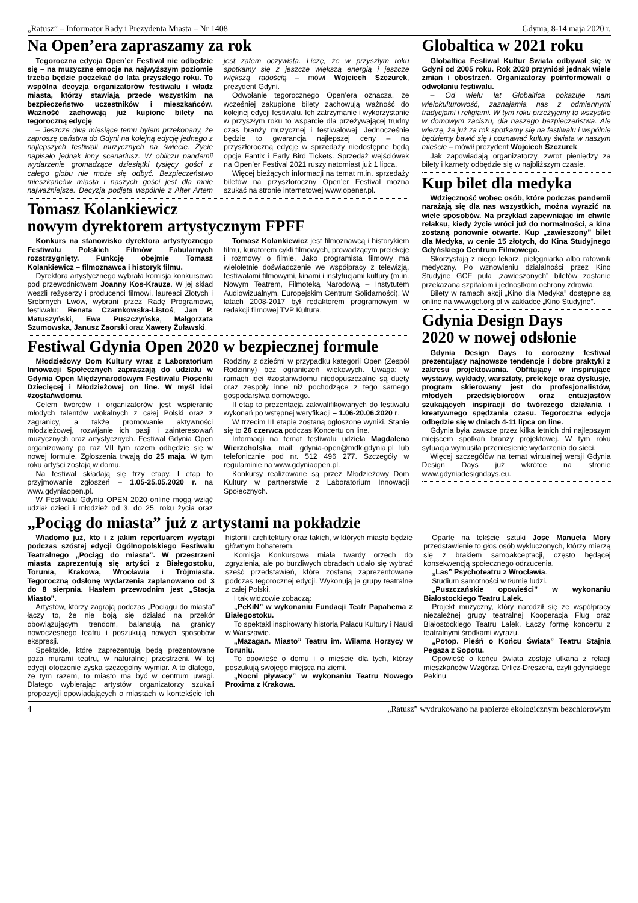„Ratusz” – Informator Rady i Prezydenta Miasta – Nr 1408 Gdynia, 8-14 maja 2020 r.
Na Open’era zapraszamy za rok
Tegoroczna edycja Open’er Festival nie odbędzie się – na muzyczne emocje na najwyższym poziomie trzeba będzie poczekać do lata przyszłego roku. To wspólna decyzja organizatorów festiwalu i władz miasta, którzy stawiają przede wszystkim na bezpieczeństwo uczestników i mieszkańców. Ważność zachowają już kupione bilety na tegoroczną edycję.
– Jeszcze dwa miesiące temu byłem przekonany, że zaproszę państwa do Gdyni na kolejną edycję jednego z najlepszych festiwali muzycznych na świecie. Życie napisało jednak inny scenariusz. W obliczu pandemii wydarzenie gromadzące dziesiątki tysięcy gości z całego globu nie może się odbyć. Bezpieczeństwo mieszkańców miasta i naszych gości jest dla mnie najważniejsze. Decyzja podjęta wspólnie z Alter Artem jest zatem oczywista. Liczę, że w przyszłym roku spotkamy się z jeszcze większą energią i jeszcze większą radością – mówi Wojciech Szczurek, prezydent Gdyni.
Odwołanie tegorocznego Open’era oznacza, że wcześniej zakupione bilety zachowują ważność do kolejnej edycji festiwalu. Ich zatrzymanie i wykorzystanie w przyszłym roku to wsparcie dla przeżywającej trudny czas branży muzycznej i festiwalowej. Jednocześnie będzie to gwarancja najlepszej ceny – na przyszłoroczną edycję w sprzedaży niedostępne będą opcje Fantix i Early Bird Tickets. Sprzedaż wejściówek na Open’er Festival 2021 ruszy natomiast już 1 lipca.
Więcej bieżących informacji na temat m.in. sprzedaży biletów na przyszłoroczny Open’er Festival można szukać na stronie internetowej www.opener.pl.
Tomasz Kolankiewicz
nowym dyrektorem artystycznym FPFF
Konkurs na stanowisko dyrektora artystycznego Festiwalu Polskich Filmów Fabularnych rozstrzygnięty. Funkcję obejmie Tomasz Kolankiewicz – filmoznawca i historyk filmu.
Dyrektora artystycznego wybrała komisja konkursowa pod przewodnictwem Joanny Kos-Krauze. W jej skład weszli reżyserzy i producenci filmowi, laureaci Złotych i Srebrnych Lwów, wybrani przez Radę Programową festiwalu: Renata Czarnkowska-Listoś, Jan P. Matuszyński, Ewa Puszczyńska, Małgorzata Szumowska, Janusz Zaorski oraz Xawery Żuławski.
Tomasz Kolankiewicz jest filmoznawcą i historykiem filmu, kuratorem cykli filmowych, prowadzącym prelekcje i rozmowy o filmie. Jako programista filmowy ma wieloletnie doświadczenie we współpracy z telewizją, festiwalami filmowymi, kinami i instytucjami kultury (m.in. Nowym Teatrem, Filmoteką Narodową – Instytutem Audiowizualnym, Europejskim Centrum Solidarności). W latach 2008-2017 był redaktorem programowym w redakcji filmowej TVP Kultura.
Festiwal Gdynia Open 2020 w bezpiecznej formule
Młodzieżowy Dom Kultury wraz z Laboratorium Innowacji Społecznych zapraszają do udziału w Gdynia Open Międzynarodowym Festiwalu Piosenki Dziecięcej i Młodzieżowej on line. W myśl idei #zostańwdomu.
Celem twórców i organizatorów jest wspieranie młodych talentów wokalnych z całej Polski oraz z zagranicy, a także promowanie aktywności młodzieżowej, rozwijanie ich pasji i zainteresowań muzycznych oraz artystycznych. Festiwal Gdynia Open organizowany po raz VII tym razem odbędzie się w nowej formule. Zgłoszenia trwają do 25 maja. W tym roku artyści zostają w domu.
Na festiwal składają się trzy etapy. I etap to przyjmowanie zgłoszeń – 1.05-25.05.2020 r. na www.gdyniaopen.pl.
W Festiwalu Gdynia OPEN 2020 online mogą wziąć udział dzieci i młodzież od 3. do 25. roku życia oraz Rodziny z dziećmi w przypadku kategorii Open (Zespół Rodzinny) bez ograniczeń wiekowych. Uwaga: w ramach idei #zostanwdomu niedopuszczalne są duety oraz zespoły inne niż pochodzące z tego samego gospodarstwa domowego.
II etap to prezentacja zakwalifikowanych do festiwalu wykonań po wstępnej weryfikacji – 1.06-20.06.2020 r.
W trzecim III etapie zostaną ogłoszone wyniki. Stanie się to 26 czerwca podczas Koncertu on line.
Informacji na temat festiwalu udziela Magdalena Wierzcholska, mail: gdynia-open@mdk.gdynia.pl lub telefonicznie pod nr. 512 496 277. Szczegóły w regulaminie na www.gdyniaopen.pl.
Konkursy realizowane są przez Młodzieżowy Dom Kultury w partnerstwie z Laboratorium Innowacji Społecznych.
Globaltica w 2021 roku
Globaltica Festiwal Kultur Świata odbywał się w Gdyni od 2005 roku. Rok 2020 przyniósł jednak wiele zmian i obostrzeń. Organizatorzy poinformowali o odwołaniu festiwalu.
– Od wielu lat Globaltica pokazuje nam wielokulturowość, zaznajamia nas z odmiennymi tradycjami i religiami. W tym roku przeżyjemy to wszystko w domowym zaciszu, dla naszego bezpieczeństwa. Ale wierzę, że już za rok spotkamy się na festiwalu i wspólnie będziemy bawić się i poznawać kultury świata w naszym mieście – mówił prezydent Wojciech Szczurek.
Jak zapowiadają organizatorzy, zwrot pieniędzy za bilety i karnety odbędzie się w najbliższym czasie.
Kup bilet dla medyka
Wdzięczność wobec osób, które podczas pandemii narażają się dla nas wszystkich, można wyrazić na wiele sposobów. Na przykład zapewniając im chwile relaksu, kiedy życie wróci już do normalności, a kina zostaną ponownie otwarte. Kup „zawieszony” bilet dla Medyka, w cenie 15 złotych, do Kina Studyjnego Gdyńskiego Centrum Filmowego.
Skorzystają z niego lekarz, pielęgniarka albo ratownik medyczny. Po wznowieniu działalności przez Kino Studyjne GCF pula „zawieszonych” biletów zostanie przekazana szpitalom i jednostkom ochrony zdrowia.
Bilety w ramach akcji „Kino dla Medyka” dostępne są online na www.gcf.org.pl w zakładce „Kino Studyjne”.
Gdynia Design Days
2020 w nowej odsłonie
Gdynia Design Days to coroczny festiwal prezentujący najnowsze tendencje i dobre praktyki z zakresu projektowania. Obfitujący w inspirujące wystawy, wykłady, warsztaty, prelekcje oraz dyskusje, program skierowany jest do profesjonalistów, młodych przedsiębiorców oraz entuzjastów szukających inspiracji do twórczego działania i kreatywnego spędzania czasu. Tegoroczna edycja odbędzie się w dniach 4-11 lipca on line.
Gdynia była zawsze przez kilka letnich dni najlepszym miejscem spotkań branży projektowej. W tym roku sytuacja wymusiła przeniesienie wydarzenia do sieci.
Więcej szczegółów na temat wirtualnej wersji Gdynia Design Days już wkrótce na stronie www.gdyniadesigndays.eu.
„Pociąg do miasta” już z artystami na pokładzie
Wiadomo już, kto i z jakim repertuarem wystąpi podczas szóstej edycji Ogólnopolskiego Festiwalu Teatralnego „Pociąg do miasta”. W przestrzeni miasta zaprezentują się artyści z Białegostoku, Torunia, Krakowa, Wrocławia i Trójmiasta. Tegoroczną odsłonę wydarzenia zaplanowano od 3 do 8 sierpnia. Hasłem przewodnim jest „Stacja Miasto”.
Artystów, którzy zagrają podczas „Pociągu do miasta” łączy to, że nie boją się działać na przekór obowiązującym trendom, balansują na granicy nowoczesnego teatru i poszukują nowych sposobów ekspresji.
Spektakle, które zaprezentują będą prezentowane poza murami teatru, w naturalnej przestrzeni. W tej edycji otoczenie zyska szczególny wymiar. A to dlatego, że tym razem, to miasto ma być w centrum uwagi. Dlatego wybierając artystów organizatorzy szukali propozycji opowiadających o miastach w kontekście ich historii i architektury oraz takich, w których miasto będzie głównym bohaterem.
Komisja Konkursowa miała twardy orzech do zgryzienia, ale po burzliwych obradach udało się wybrać sześć przedstawień, które zostaną zaprezentowane podczas tegorocznej edycji. Wykonują je grupy teatralne z całej Polski.
I tak widzowie zobaczą:
„PeKiN” w wykonaniu Fundacji Teatr Papahema z Białegostoku.
To spektakl inspirowany historią Pałacu Kultury i Nauki w Warszawie.
„Mazagan. Miasto” Teatru im. Wilama Horzycy w Toruniu.
To opowieść o domu i o mieście dla tych, którzy poszukują swojego miejsca na ziemi.
„Nocni pływacy” w wykonaniu Teatru Nowego Proxima z Krakowa.
Oparte na tekście sztuki Jose Manuela Mory przedstawienie to głos osób wykluczonych, którzy mierzą się z brakiem samoakceptacji, często będącej konsekwencją społecznego odrzucenia.
„Las” Psychoteatru z Wrocławia.
Studium samotności w tłumie ludzi.
„Puszczańskie opowieści” w wykonaniu Białostockiego Teatru Lalek.
Projekt muzyczny, który narodził się ze współpracy niezależnej grupy teatralnej Kooperacja Flug oraz Białostockiego Teatru Lalek. Łączy formę koncertu z teatralnymi środkami wyrazu.
„Potop. Pieśń o Końcu Świata” Teatru Stajnia Pegaza z Sopotu.
Opowieść o końcu świata zostaje utkana z relacji mieszkańców Wzgórza Orlicz-Dreszera, czyli gdyńskiego Pekinu.
4 „Ratusz” wydrukowano na papierze ekologicznym bezchlorowym